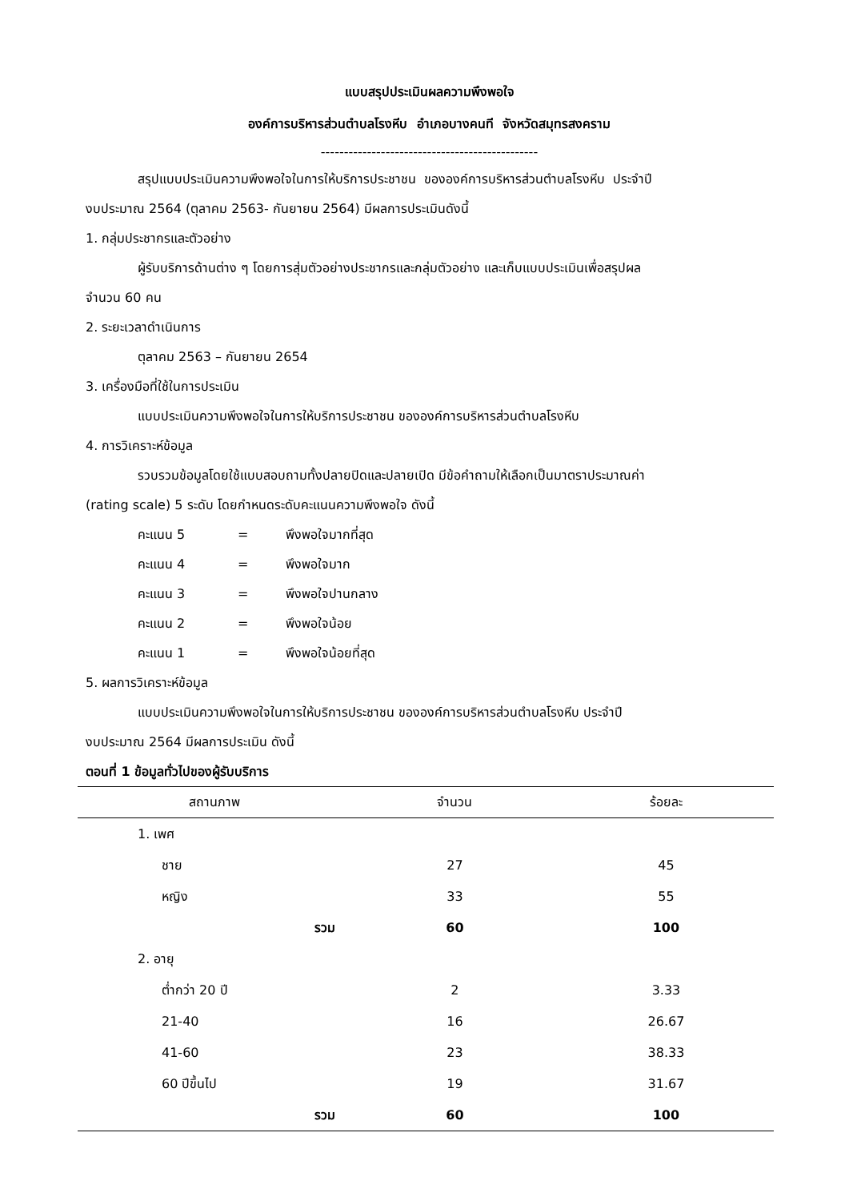แบบสรุปประเมินผลความพึงพอใจ
องค์การบริหารส่วนตำบลโรงหีบ อำเภอบางคนที จังหวัดสมุทรสงคราม
-----------------------------------------------
สรุปแบบประเมินความพึงพอใจในการให้บริการประชาชน ขององค์การบริหารส่วนตำบลโรงหีบ ประจำปี
งบประมาณ 2564 (ตุลาคม 2563- กันยายน 2564) มีผลการประเมินดังนี้
1. กลุ่มประชากรและตัวอย่าง
ผู้รับบริการด้านต่าง ๆ โดยการสุ่มตัวอย่างประชากรและกลุ่มตัวอย่าง และเก็บแบบประเมินเพื่อสรุปผล
จำนวน 60 คน
2. ระยะเวลาดำเนินการ
ตุลาคม 2563 – กันยายน 2654
3. เครื่องมือที่ใช้ในการประเมิน
แบบประเมินความพึงพอใจในการให้บริการประชาชน ขององค์การบริหารส่วนตำบลโรงหีบ
4. การวิเคราะห์ข้อมูล
รวบรวมข้อมูลโดยใช้แบบสอบถามทั้งปลายปิดและปลายเปิด มีข้อคำถามให้เลือกเป็นมาตราประมาณค่า
(rating scale) 5 ระดับ โดยกำหนดระดับคะแนนความพึงพอใจ ดังนี้
คะแนน 5 = พึงพอใจมากที่สุด
คะแนน 4 = พึงพอใจมาก
คะแนน 3 = พึงพอใจปานกลาง
คะแนน 2 = พึงพอใจน้อย
คะแนน 1 = พึงพอใจน้อยที่สุด
5. ผลการวิเคราะห์ข้อมูล
แบบประเมินความพึงพอใจในการให้บริการประชาชน ขององค์การบริหารส่วนตำบลโรงหีบ ประจำปี
งบประมาณ 2564 มีผลการประเมิน ดังนี้
ตอนที่ 1 ข้อมูลทั่วไปของผู้รับบริการ
| สถานภาพ | จำนวน | ร้อยละ |
| --- | --- | --- |
| 1. เพศ | | |
| ชาย | 27 | 45 |
| หญิง | 33 | 55 |
| รวม | 60 | 100 |
| 2. อายุ | | |
| ต่ำกว่า 20 ปี | 2 | 3.33 |
| 21-40 | 16 | 26.67 |
| 41-60 | 23 | 38.33 |
| 60 ปีขึ้นไป | 19 | 31.67 |
| รวม | 60 | 100 |